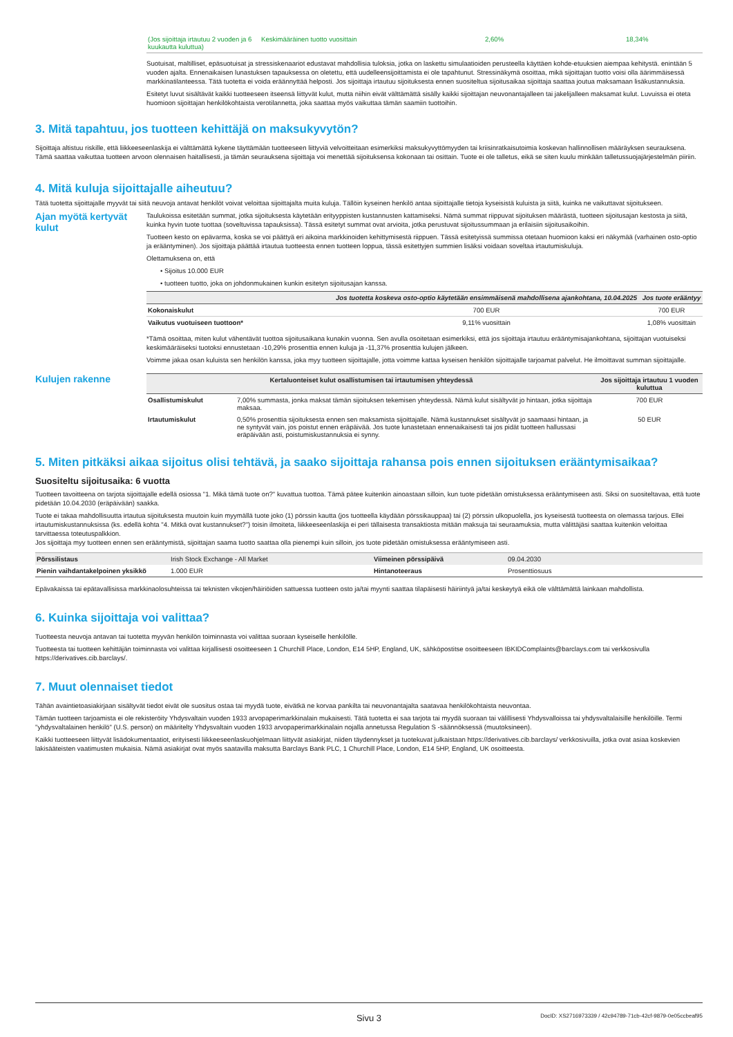| (Jos sijoittaja irtautuu 2 vuoden ja 6 kuukautta kuluttua) | Keskimääräinen tuotto vuosittain | 2,60% | 18,34% |
Suotuisat, maltilliset, epäsuotuisat ja stressiskenaariot edustavat mahdollisia tuloksia, jotka on laskettu simulaatioiden perusteella käyttäen kohde-etuuksien aiempaa kehitystä. enintään 5 vuoden ajalta. Ennenaikaisen lunastuksen tapauksessa on oletettu, että uudelleensijoittamista ei ole tapahtunut. Stressinäkymä osoittaa, mikä sijoittajan tuotto voisi olla äärimmäisessä markkinatilanteessa. Tätä tuotetta ei voida eräännyttää helposti. Jos sijoittaja irtautuu sijoituksesta ennen suositeltua sijoitusaikaa sijoittaja saattaa joutua maksamaan lisäkustannuksia.
Esitetyt luvut sisältävät kaikki tuotteeseen itseensä liittyvät kulut, mutta niihin eivät välttämättä sisälly kaikki sijoittajan neuvonantajalleen tai jakelijalleen maksamat kulut. Luvuissa ei oteta huomioon sijoittajan henkilökohtaista verotilannetta, joka saattaa myös vaikuttaa tämän saamiin tuottoihin.
3. Mitä tapahtuu, jos tuotteen kehittäjä on maksukyvytön?
Sijoittaja altistuu riskille, että liikkeeseenlaskija ei välttämättä kykene täyttämään tuotteeseen liittyviä velvoitteitaan esimerkiksi maksukyvyttömyyden tai kriisinratkaisutoimia koskevan hallinnollisen määräyksen seurauksena. Tämä saattaa vaikuttaa tuotteen arvoon olennaisen haitallisesti, ja tämän seurauksena sijoittaja voi menettää sijoituksensa kokonaan tai osittain. Tuote ei ole talletus, eikä se siten kuulu minkään talletussuojajärjestelmän piiriin.
4. Mitä kuluja sijoittajalle aiheutuu?
Tätä tuotetta sijoittajalle myyvät tai siitä neuvoja antavat henkilöt voivat veloittaa sijoittajalta muita kuluja. Tällöin kyseinen henkilö antaa sijoittajalle tietoja kyseisistä kuluista ja siitä, kuinka ne vaikuttavat sijoitukseen.
Ajan myötä kertyvät kulut
Taulukoissa esitetään summat, jotka sijoituksesta käytetään erityyppisten kustannusten kattamiseksi. Nämä summat riippuvat sijoituksen määrästä, tuotteen sijoitusajan kestosta ja siitä, kuinka hyvin tuote tuottaa (soveltuvissa tapauksissa). Tässä esitetyt summat ovat arvioita, jotka perustuvat sijoitussummaan ja erilaisiin sijoitusaikoihin.
Tuotteen kesto on epävarma, koska se voi päättyä eri aikoina markkinoiden kehittymisestä riippuen. Tässä esitetyissä summissa otetaan huomioon kaksi eri näkymää (varhainen osto-optio ja erääntyminen). Jos sijoittaja päättää irtautua tuotteesta ennen tuotteen loppua, tässä esitettyjen summien lisäksi voidaan soveltaa irtautumiskuluja.
Olettamuksena on, että
• Sijoitus 10.000 EUR
• tuotteen tuotto, joka on johdonmukainen kunkin esitetyn sijoitusajan kanssa.
| | Jos tuotetta koskeva osto-optio käytetään ensimmäisenä mahdollisena ajankohtana, 10.04.2025 | Jos tuote erääntyy |
| --- | --- | --- |
| Kokonaiskulut | 700 EUR | 700 EUR |
| Vaikutus vuotuiseen tuottoon* | 9,11% vuosittain | 1,08% vuosittain |
*Tämä osoittaa, miten kulut vähentävät tuottoa sijoitusaikana kunakin vuonna. Sen avulla osoitetaan esimerkiksi, että jos sijoittaja irtautuu erääntymisajankohtana, sijoittajan vuotuiseksi keskimääräiseksi tuotoksi ennustetaan -10,29% prosenttia ennen kuluja ja -11,37% prosenttia kulujen jälkeen.
Voimme jakaa osan kuluista sen henkilön kanssa, joka myy tuotteen sijoittajalle, jotta voimme kattaa kyseisen henkilön sijoittajalle tarjoamat palvelut. He ilmoittavat summan sijoittajalle.
Kulujen rakenne
| Kertaluonteiset kulut osallistumisen tai irtautumisen yhteydessä | | Jos sijoittaja irtautuu 1 vuoden kuluttua |
| --- | --- | --- |
| Osallistumiskulut | 7,00% summasta, jonka maksat tämän sijoituksen tekemisen yhteydessä. Nämä kulut sisältyvät jo hintaan, jotka sijoittaja maksaa. | 700 EUR |
| Irtautumiskulut | 0,50% prosenttia sijoituksesta ennen sen maksamista sijoittajalle. Nämä kustannukset sisältyvät jo saamaasi hintaan, ja ne syntyvät vain, jos poistut ennen eräpäivää. Jos tuote lunastetaan ennenaikaisesti tai jos pidät tuotteen hallussasi eräpäivään asti, poistumiskustannuksia ei synny. | 50 EUR |
5. Miten pitkäksi aikaa sijoitus olisi tehtävä, ja saako sijoittaja rahansa pois ennen sijoituksen erääntymisaikaa?
Suositeltu sijoitusaika: 6 vuotta
Tuotteen tavoitteena on tarjota sijoittajalle edellä osiossa "1. Mikä tämä tuote on?" kuvattua tuottoa. Tämä pätee kuitenkin ainoastaan silloin, kun tuote pidetään omistuksessa erääntymiseen asti. Siksi on suositeltavaa, että tuote pidetään 10.04.2030 (eräpäivään) saakka.
Tuote ei takaa mahdollisuutta irtautua sijoituksesta muutoin kuin myymällä tuote joko (1) pörssin kautta (jos tuotteella käydään pörssikauppaa) tai (2) pörssin ulkopuolella, jos kyseisestä tuotteesta on olemassa tarjous. Ellei irtautumiskustannuksissa (ks. edellä kohta "4. Mitkä ovat kustannukset?") toisin ilmoiteta, liikkeeseenlaskija ei peri tällaisesta transaktiosta mitään maksuja tai seuraamuksia, mutta välittäjäsi saattaa kuitenkin veloittaa tarvittaessa toteutuspalkkion.
Jos sijoittaja myy tuotteen ennen sen erääntymistä, sijoittajan saama tuotto saattaa olla pienempi kuin silloin, jos tuote pidetään omistuksessa erääntymiseen asti.
| Pörssilistaus | Irish Stock Exchange - All Market | Viimeinen pörssipäivä | 09.04.2030 |
| Pienin vaihdantakelpoinen yksikkö | 1.000 EUR | Hintanoteeraus | Prosenttiosuus |
Epävakaissa tai epätavallisissa markkinaolosuhteissa tai teknisten vikojen/häiriöiden sattuessa tuotteen osto ja/tai myynti saattaa tilapäisesti häiriintyä ja/tai keskeytyä eikä ole välttämättä lainkaan mahdollista.
6. Kuinka sijoittaja voi valittaa?
Tuotteesta neuvoja antavan tai tuotetta myyvän henkilön toiminnasta voi valittaa suoraan kyseiselle henkilölle.
Tuotteesta tai tuotteen kehittäjän toiminnasta voi valittaa kirjallisesti osoitteeseen 1 Churchill Place, London, E14 5HP, England, UK, sähköpostitse osoitteeseen IBKIDComplaints@barclays.com tai verkkosivulla https://derivatives.cib.barclays/.
7. Muut olennaiset tiedot
Tähän avaintietoasiakirjaan sisältyvät tiedot eivät ole suositus ostaa tai myydä tuote, eivätkä ne korvaa pankilta tai neuvonantajalta saatavaa henkilökohtaista neuvontaa.
Tämän tuotteen tarjoamista ei ole rekisteröity Yhdysvaltain vuoden 1933 arvopaperimarkkinalain mukaisesti. Tätä tuotetta ei saa tarjota tai myydä suoraan tai välillisesti Yhdysvalloissa tai yhdysvaltalaisille henkilöille. Termi "yhdysvaltalainen henkilö" (U.S. person) on määritelty Yhdysvaltain vuoden 1933 arvopaperimarkkinalain nojalla annetussa Regulation S -säännöksessä (muutoksineen).
Kaikki tuotteeseen liittyvät lisädokumentaatiot, erityisesti liikkeeseenlaskuohjelmaan liittyvät asiakirjat, niiden täydennykset ja tuotekuvat julkaistaan https://derivatives.cib.barclays/ verkkosivuilla, jotka ovat asiaa koskevien lakisääteisten vaatimusten mukaisia. Nämä asiakirjat ovat myös saatavilla maksutta Barclays Bank PLC, 1 Churchill Place, London, E14 5HP, England, UK osoitteesta.
Sivu 3 DocID: XS2716973339 / 42c94789-71cb-42cf-9879-0e05ccbeaf95